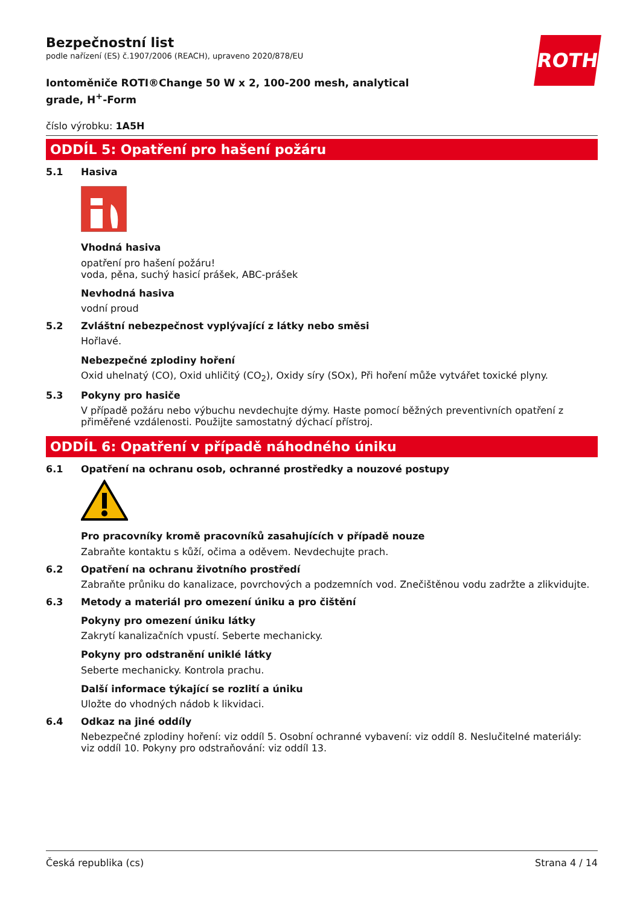ROTH
Bezpečnostní list
podle nařízení (ES) č.1907/2006 (REACH), upraveno 2020/878/EU
Iontoměniče ROTI®Change 50 W x 2, 100-200 mesh, analytical grade, H<sup>+</sup>-Form
číslo výrobku: 1A5H
ODDÍL 5: Opatření pro hašení požáru
5.1 Hasiva
Vhodná hasiva
opatření pro hašení požáru!
voda, pěna, suchý hasicí prášek, ABC-prášek
Nevhodná hasiva
vodní proud
5.2 Zvláštní nebezpečnost vyplývající z látky nebo směsi
Hořlavé.
Nebezpečné zplodiny hoření
Oxid uhelnatý (CO), Oxid uhličitý (CO<sub>2</sub>), Oxidy síry (SOx), Při hoření může vytvářet toxické plyny.
5.3 Pokyny pro hasiče
V případě požáru nebo výbuchu nevdechujte dýmy. Haste pomocí běžných preventivních opatření z přiměřené vzdálenosti. Použijte samostatný dýchací přístroj.
ODDÍL 6: Opatření v případě náhodného úniku
6.1 Opatření na ochranu osob, ochranné prostředky a nouzové postupy
Pro pracovníky kromě pracovníků zasahujících v případě nouze
Zabraňte kontaktu s kůží, očima a oděvem. Nevdechujte prach.
6.2 Opatření na ochranu životního prostředí
Zabraňte průniku do kanalizace, povrchových a podzemních vod. Znečištěnou vodu zadržte a zlikvidujte.
6.3 Metody a materiál pro omezení úniku a pro čištění
Pokyny pro omezení úniku látky
Zakrytí kanalizačních vpustí. Seberte mechanicky.
Pokyny pro odstranění uniklé látky
Seberte mechanicky. Kontrola prachu.
Další informace týkající se rozlití a úniku
Uložte do vhodných nádob k likvidaci.
6.4 Odkaz na jiné oddíly
Nebezpečné zplodiny hoření: viz oddíl 5. Osobní ochranné vybavení: viz oddíl 8. Neslučitelné materiály: viz oddíl 10. Pokyny pro odstraňování: viz oddíl 13.
Česká republika (cs) Strana 4 / 14